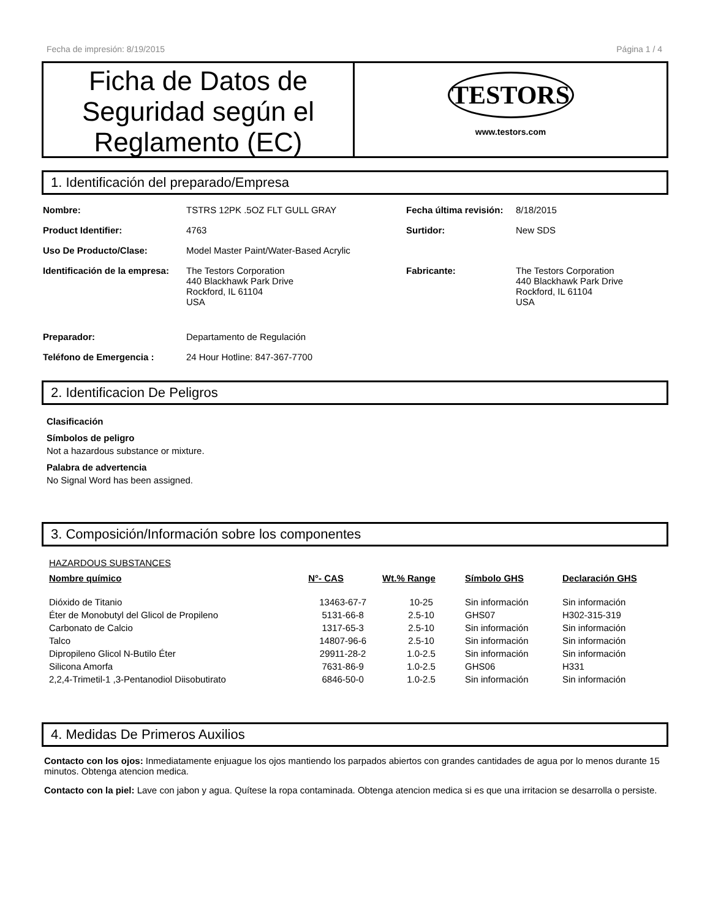Fecha de impresión: 8/19/2015 Página 1 / 4
Ficha de Datos de Seguridad según el Reglamento (EC)
TESTORS
www.testors.com
1. Identificación del preparado/Empresa
| Nombre: | TSTRS 12PK .5OZ FLT GULL GRAY | Fecha última revisión: | 8/18/2015 |
| Product Identifier: | 4763 | Surtidor: | New SDS |
| Uso De Producto/Clase: | Model Master Paint/Water-Based Acrylic | | |
| Identificación de la empresa: | The Testors Corporation 440 Blackhawk Park Drive Rockford, IL 61104 USA | Fabricante: | The Testors Corporation 440 Blackhawk Park Drive Rockford, IL 61104 USA |
| Preparador: | Departamento de Regulación | | |
| Teléfono de Emergencia : | 24 Hour Hotline: 847-367-7700 | | |
2. Identificacion De Peligros
Clasificación
Símbolos de peligro
Not a hazardous substance or mixture.
Palabra de advertencia
No Signal Word has been assigned.
3. Composición/Información sobre los componentes
HAZARDOUS SUBSTANCES
| Nombre químico | N°- CAS | Wt.% Range | Símbolo GHS | Declaración GHS |
| --- | --- | --- | --- | --- |
| Dióxido de Titanio | 13463-67-7 | 10-25 | Sin información | Sin información |
| Éter de Monobutyl del Glicol de Propileno | 5131-66-8 | 2.5-10 | GHS07 | H302-315-319 |
| Carbonato de Calcio | 1317-65-3 | 2.5-10 | Sin información | Sin información |
| Talco | 14807-96-6 | 2.5-10 | Sin información | Sin información |
| Dipropileno Glicol N-Butilo Éter | 29911-28-2 | 1.0-2.5 | Sin información | Sin información |
| Silicona Amorfa | 7631-86-9 | 1.0-2.5 | GHS06 | H331 |
| 2,2,4-Trimetil-1 ,3-Pentanodiol Diisobutirato | 6846-50-0 | 1.0-2.5 | Sin información | Sin información |
4. Medidas De Primeros Auxilios
Contacto con los ojos: Inmediatamente enjuague los ojos mantiendo los parpados abiertos con grandes cantidades de agua por lo menos durante 15 minutos. Obtenga atencion medica.
Contacto con la piel: Lave con jabon y agua. Quítese la ropa contaminada. Obtenga atencion medica si es que una irritacion se desarrolla o persiste.